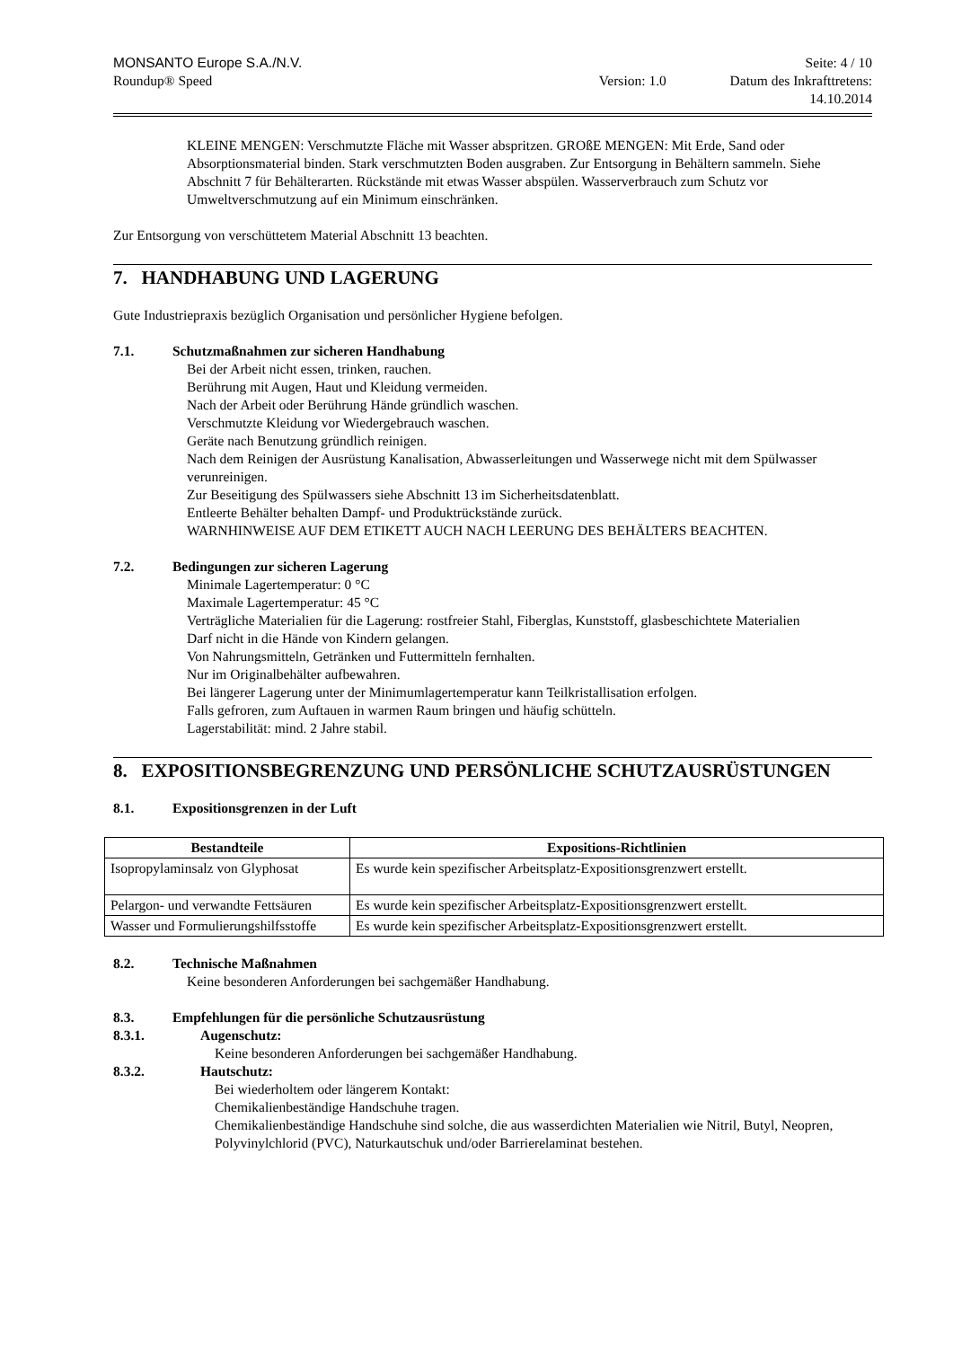MONSANTO Europe S.A./N.V. Seite: 4 / 10
Roundup® Speed Version: 1.0 Datum des Inkrafttretens:
14.10.2014
KLEINE MENGEN: Verschmutzte Fläche mit Wasser abspritzen. GROßE MENGEN: Mit Erde, Sand oder Absorptionsmaterial binden. Stark verschmutzten Boden ausgraben. Zur Entsorgung in Behältern sammeln. Siehe Abschnitt 7 für Behälterarten. Rückstände mit etwas Wasser abspülen. Wasserverbrauch zum Schutz vor Umweltverschmutzung auf ein Minimum einschränken.
Zur Entsorgung von verschüttetem Material Abschnitt 13 beachten.
7. HANDHABUNG UND LAGERUNG
Gute Industriepraxis bezüglich Organisation und persönlicher Hygiene befolgen.
7.1. Schutzmaßnahmen zur sicheren Handhabung
Bei der Arbeit nicht essen, trinken, rauchen.
Berührung mit Augen, Haut und Kleidung vermeiden.
Nach der Arbeit oder Berührung Hände gründlich waschen.
Verschmutzte Kleidung vor Wiedergebrauch waschen.
Geräte nach Benutzung gründlich reinigen.
Nach dem Reinigen der Ausrüstung Kanalisation, Abwasserleitungen und Wasserwege nicht mit dem Spülwasser verunreinigen.
Zur Beseitigung des Spülwassers siehe Abschnitt 13 im Sicherheitsdatenblatt.
Entleerte Behälter behalten Dampf- und Produktrückstände zurück.
WARNHINWEISE AUF DEM ETIKETT AUCH NACH LEERUNG DES BEHÄLTERS BEACHTEN.
7.2. Bedingungen zur sicheren Lagerung
Minimale Lagertemperatur: 0 °C
Maximale Lagertemperatur: 45 °C
Verträgliche Materialien für die Lagerung: rostfreier Stahl, Fiberglas, Kunststoff, glasbeschichtete Materialien
Darf nicht in die Hände von Kindern gelangen.
Von Nahrungsmitteln, Getränken und Futtermitteln fernhalten.
Nur im Originalbehälter aufbewahren.
Bei längerer Lagerung unter der Minimumlagertemperatur kann Teilkristallisation erfolgen.
Falls gefroren, zum Auftauen in warmen Raum bringen und häufig schütteln.
Lagerstabilität: mind. 2 Jahre stabil.
8. EXPOSITIONSBEGRENZUNG UND PERSÖNLICHE SCHUTZAUSRÜSTUNGEN
8.1. Expositionsgrenzen in der Luft
| Bestandteile | Expositions-Richtlinien |
| --- | --- |
| Isopropylaminsalz von Glyphosat | Es wurde kein spezifischer Arbeitsplatz-Expositionsgrenzwert erstellt. |
| Pelargon- und verwandte Fettsäuren | Es wurde kein spezifischer Arbeitsplatz-Expositionsgrenzwert erstellt. |
| Wasser und Formulierungshilfsstoffe | Es wurde kein spezifischer Arbeitsplatz-Expositionsgrenzwert erstellt. |
8.2. Technische Maßnahmen
Keine besonderen Anforderungen bei sachgemäßer Handhabung.
8.3. Empfehlungen für die persönliche Schutzausrüstung
8.3.1. Augenschutz:
Keine besonderen Anforderungen bei sachgemäßer Handhabung.
8.3.2. Hautschutz:
Bei wiederholtem oder längerem Kontakt:
Chemikalienbeständige Handschuhe tragen.
Chemikalienbeständige Handschuhe sind solche, die aus wasserdichten Materialien wie Nitril, Butyl, Neopren, Polyvinylchlorid (PVC), Naturkautschuk und/oder Barrierelaminat bestehen.